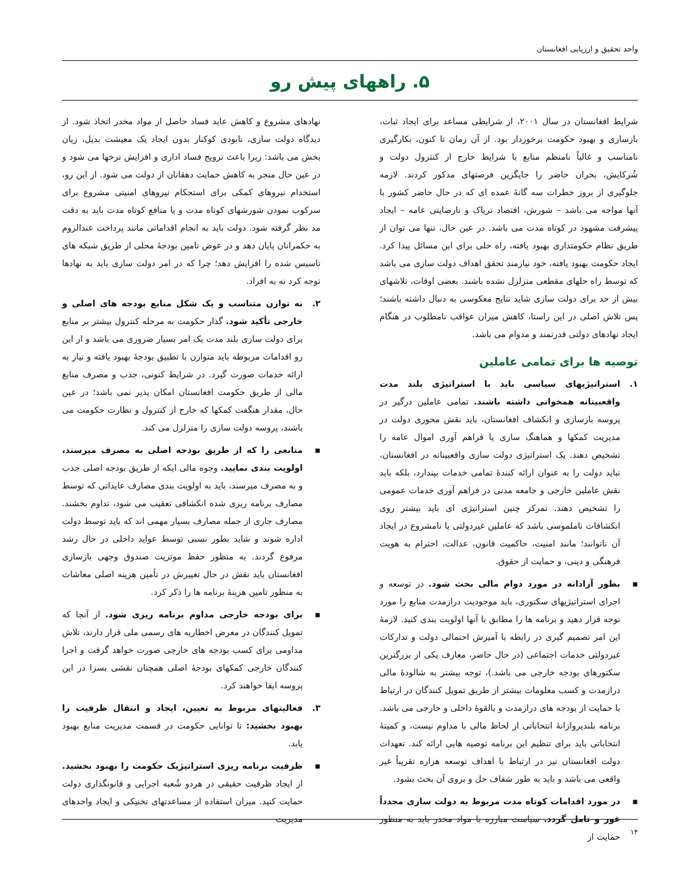واحد تحقیق و ارزیابی افغانستان
۵. راههای پیش رو
شرایط افغانستان در سال ۲۰۰۱، از شرایطی مساعد برای ایجاد ثبات، بازسازی و بهبود حکومت برخوردار بود. از آن زمان تا کنون، بکارگیری نامناسب و غالباً نامنظم منابع با شرایط خارج از کنترول دولت و شُرکایش، بحران حاضر را جایگزین فرصتهای مذکور کردند. لازمه جلوگیری از بروز خطرات سه گانهٔ عمده ای که در حال حاضر کشور با آنها مواجه می باشد – شورش، اقتصاد تریاک و نارضایتی عامه – ایجاد پیشرفت مشهود در کوتاه مدت می باشد. در عین حال، تنها می توان از طریق نظام حکومتداری بهبود یافته، راه حلی برای این مسائل پیدا کرد. ایجاد حکومت بهبود یافته، خود نیازمند تحقق اهداف دولت سازی می باشد که توسط راه حلهای مقطعی متزلزل نشده باشند. بعضی اوقات، تلاشهای بیش از حد برای دولت سازی شاید نتایج معکوسی به دنبال داشته باشند؛ پس تلاش اصلی در این راستا، کاهش میزان عواقب نامطلوب در هنگام ایجاد نهادهای دولتی قدرتمند و مدوام می باشد.
توصیه ها برای تمامی عاملین
۱. استراتیژیهای سیاسی باید با استراتیژی بلند مدت واقعبینانه همخوانی داشته باشند. تمامی عاملین درگیر در پروسه بازسازی و انکشاف افغانستان، باید نقش محوری دولت در مدیریت کمکها و هماهنگ سازی یا فراهم آوری اموال عامه را تشخیص دهند. یک استراتیژی دولت سازی واقعبینانه در افغانستان، نباید دولت را به عنوان ارائه کنندهٔ تمامی خدمات بپندارد، بلکه باید نقش عاملین خارجی و جامعه مدنی در فراهم آوری خدمات عمومی را تشخیص دهند. تمرکز چنین استراتیژی ای باید بیشتر روی انکشافات ناملموسی باشد که عاملین غیردولتی یا نامشروع در ایجاد آن ناتوانند؛ مانند امنیت، حاکمیت قانون، عدالت، احترام به هویت فرهنگی و دینی، و حمایت از حقوق.
▪ بطور آزادانه در مورد دوام مالی بحث شود. در توسعه و اجرای استراتیژیهای سکتوری، باید موجودیت درازمدت منابع را مورد توجه قرار دهید و برنامه ها را مطابق با آنها اولویت بندی کنید. لازمهٔ این امر تصمیم گیری در رابطه با آمیزش احتمالی دولت و تدارکات غیردولتی خدمات اجتماعی (در حال حاضر، معارف یکی از بزرگترین سکتورهای بودجه خارجی می باشد.)، توجه بیشتر به شالودهٔ مالی درازمدت و کسب معلومات بیشتر از طریق تمویل کنندگان در ارتباط با حمایت از بودجه های درازمدت و بالقوهٔ داخلی و خارجی می باشد. برنامه بلندپروازانهٔ انتخاباتی از لحاظ مالی با مداوم نیست، و کمیتهٔ انتخاباتی باید برای تنظیم این برنامه توصیه هایی ارائه کند. تعهدات دولت افغانستان نیز در ارتباط با اهداف توسعه هزاره تقریباً غیر واقعی می باشد و باید به طور شفاف حل و بروی آن بحث بشود.
▪ در مورد اقدامات کوتاه مدت مربوط به دولت سازی مجدداً غور و تامل گردد. سیاست مبارزه با مواد مخدر باید به منظور حمایت از
نهادهای مشروع و کاهش عاید فساد حاصل از مواد مخدر اتخاذ شود. از دیدگاه دولت سازی، نابودی کوکنار بدون ایجاد یک معیشت بدیل، زیان بخش می باشد: زیرا باعث ترویج فساد اداری و افزایش نرخها می شود و در عین حال منجر به کاهش حمایت دهقانان از دولت می شود. از این رو، استخدام نیروهای کمکی برای استحکام نیروهای امنیتی مشروع برای سرکوب نمودن شورشهای کوتاه مدت و یا منافع کوتاه مدت باید به دقت مد نظر گرفته شود. دولت باید به انجام اقداماتی مانند پرداخت عندالزوم به حکمرانان پایان دهد و در عوض تامین بودجهٔ محلی از طریق شبکه های تاسیس شده را افزایش دهد؛ چرا که در امر دولت سازی باید به نهادها توجه کرد نه به افراد.
۲. به توازن متناسب و یک شکل منابع بودجه های اصلی و خارجی تأکید شود. گذار حکومت به مرحله کنترول بیشتر بر منابع برای دولت سازی بلند مدت یک امر بسیار ضروری می باشد و از این رو اقدامات مربوطه باید متوازن با تطبیق بودجهٔ بهبود یافته و نیاز به ارائه خدمات صورت گیرد. در شرایط کنونی، جذب و مصرف منابع مالی از طریق حکومت افغانستان امکان پذیر نمی باشد؛ در عین حال، مقدار هنگفت کمکها که خارج از کنترول و نظارت حکومت می باشند، پروسه دولت سازی را متزلزل می کند.
▪ منابعی را که از طریق بودجه اصلی به مصرف میرسند، اولویت بندی نمایید. وجوه مالی ایکه از طریق بودجه اصلی جذب و به مصرف میرسند، باید به اولویت بندی مصارف عایداتی که توسط مصارف برنامه ریزی شده انکشافی تعقیب می شود، تداوم بخشند. مصارف جاری از جمله مصارف بسیار مهمی اند که باید توسط دولت اداره شوند و شاید بطور نسبی توسط عواید داخلی در حال رشد مرفوع گردند. به منظور حفظ موثریت صندوق وجهی بازسازی افغانستان باید نقش در حال تغییرش در تأمین هزینه اصلی معاشات به منظور تامین هزینهٔ برنامه ها را ذکر کرد.
▪ برای بودجه خارجی مداوم برنامه ریزی شود. از آنجا که تمویل کنندگان در معرض اخطاریه های رسمی ملی قرار دارند، تلاش مداومی برای کسب بودجه های خارجی صورت خواهد گرفت و اجرا کنندگان خارجی کمکهای بودجهٔ اصلی همچنان نقشی بسزا در این پروسه ایفا خواهند کرد.
۳. فعالیتهای مربوط به تعیین، ایجاد و انتقال ظرفیت را بهبود بخشید: تا توانایی حکومت در قسمت مدیریت منابع بهبود یابد.
▪ ظرفیت برنامه ریزی استراتیژیک حکومت را بهبود بخشید. از ایجاد ظرفیت حقیقی در هردو شُعبه اجرایی و قانونگذاری دولت حمایت کنید. میزان استفاده از مساعدتهای تخنیکی و ایجاد واحدهای مدیریت
۱۴